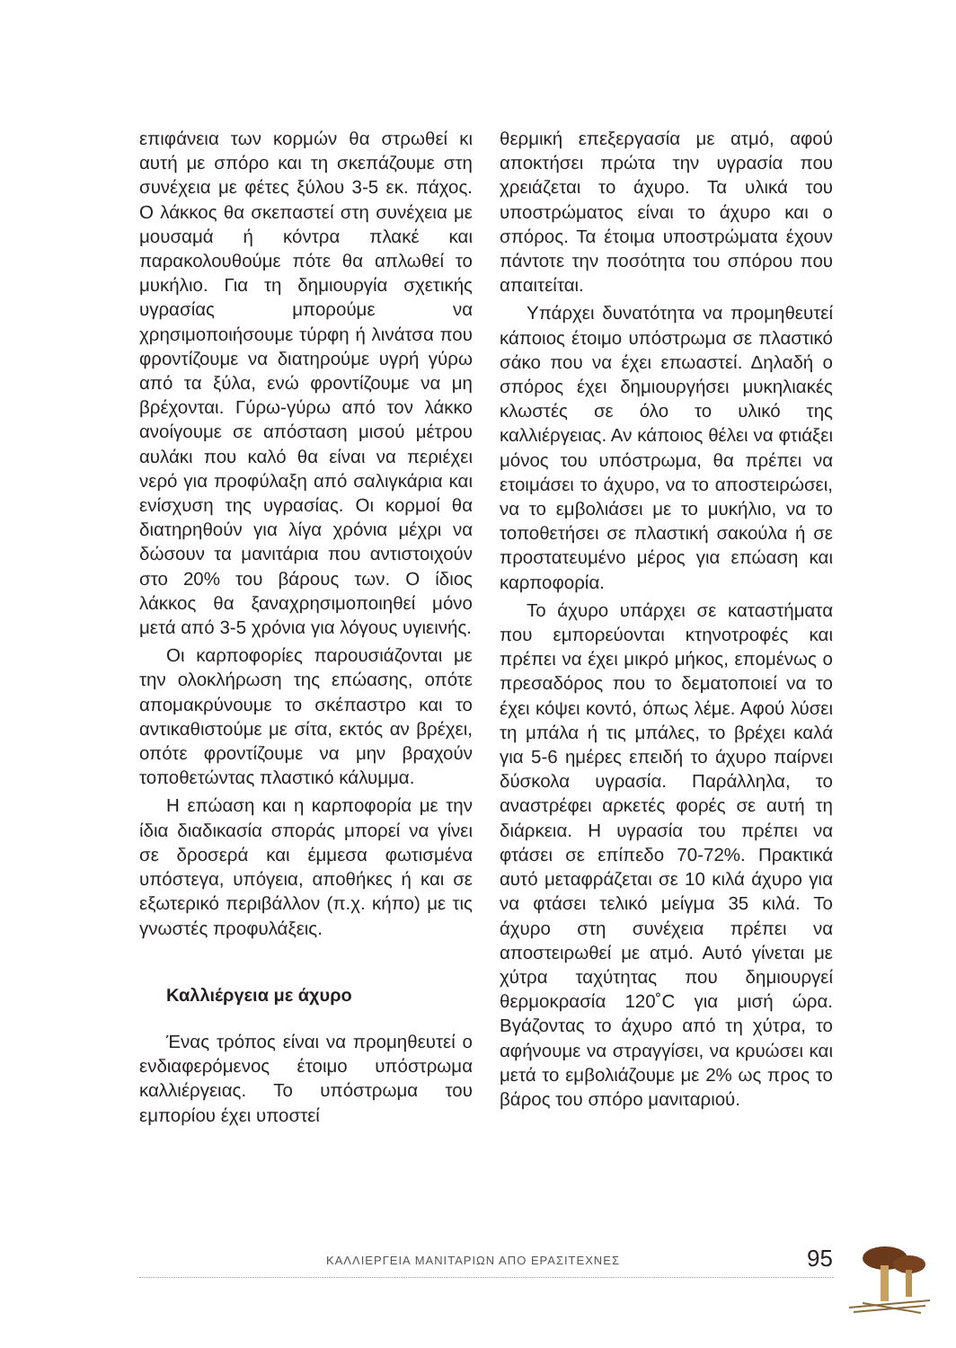επιφάνεια των κορμών θα στρωθεί κι αυτή με σπόρο και τη σκεπάζουμε στη συνέχεια με φέτες ξύλου 3-5 εκ. πάχος. Ο λάκκος θα σκεπαστεί στη συνέχεια με μουσαμά ή κόντρα πλακέ και παρακολουθούμε πότε θα απλωθεί το μυκήλιο. Για τη δημιουργία σχετικής υγρασίας μπορούμε να χρησιμοποιήσουμε τύρφη ή λινάτσα που φροντίζουμε να διατηρούμε υγρή γύρω από τα ξύλα, ενώ φροντίζουμε να μη βρέχονται. Γύρω-γύρω από τον λάκκο ανοίγουμε σε απόσταση μισού μέτρου αυλάκι που καλό θα είναι να περιέχει νερό για προφύλαξη από σαλιγκάρια και ενίσχυση της υγρασίας. Οι κορμοί θα διατηρηθούν για λίγα χρόνια μέχρι να δώσουν τα μανιτάρια που αντιστοιχούν στο 20% του βάρους των. Ο ίδιος λάκκος θα ξαναχρησιμοποιηθεί μόνο μετά από 3-5 χρόνια για λόγους υγιεινής.
Οι καρποφορίες παρουσιάζονται με την ολοκλήρωση της επώασης, οπότε απομακρύνουμε το σκέπαστρο και το αντικαθιστούμε με σίτα, εκτός αν βρέχει, οπότε φροντίζουμε να μην βραχούν τοποθετώντας πλαστικό κάλυμμα.
Η επώαση και η καρποφορία με την ίδια διαδικασία σποράς μπορεί να γίνει σε δροσερά και έμμεσα φωτισμένα υπόστεγα, υπόγεια, αποθήκες ή και σε εξωτερικό περιβάλλον (π.χ. κήπο) με τις γνωστές προφυλάξεις.
Καλλιέργεια με άχυρο
Ένας τρόπος είναι να προμηθευτεί ο ενδιαφερόμενος έτοιμο υπόστρωμα καλλιέργειας. Το υπόστρωμα του εμπορίου έχει υποστεί
θερμική επεξεργασία με ατμό, αφού αποκτήσει πρώτα την υγρασία που χρειάζεται το άχυρο. Τα υλικά του υποστρώματος είναι το άχυρο και ο σπόρος. Τα έτοιμα υποστρώματα έχουν πάντοτε την ποσότητα του σπόρου που απαιτείται.
Υπάρχει δυνατότητα να προμηθευτεί κάποιος έτοιμο υπόστρωμα σε πλαστικό σάκο που να έχει επωαστεί. Δηλαδή ο σπόρος έχει δημιουργήσει μυκηλιακές κλωστές σε όλο το υλικό της καλλιέργειας. Αν κάποιος θέλει να φτιάξει μόνος του υπόστρωμα, θα πρέπει να ετοιμάσει το άχυρο, να το αποστειρώσει, να το εμβολιάσει με το μυκήλιο, να το τοποθετήσει σε πλαστική σακούλα ή σε προστατευμένο μέρος για επώαση και καρποφορία.
Το άχυρο υπάρχει σε καταστήματα που εμπορεύονται κτηνοτροφές και πρέπει να έχει μικρό μήκος, επομένως ο πρεσαδόρος που το δεματοποιεί να το έχει κόψει κοντό, όπως λέμε. Αφού λύσει τη μπάλα ή τις μπάλες, το βρέχει καλά για 5-6 ημέρες επειδή το άχυρο παίρνει δύσκολα υγρασία. Παράλληλα, το αναστρέφει αρκετές φορές σε αυτή τη διάρκεια. Η υγρασία του πρέπει να φτάσει σε επίπεδο 70-72%. Πρακτικά αυτό μεταφράζεται σε 10 κιλά άχυρο για να φτάσει τελικό μείγμα 35 κιλά. Το άχυρο στη συνέχεια πρέπει να αποστειρωθεί με ατμό. Αυτό γίνεται με χύτρα ταχύτητας που δημιουργεί θερμοκρασία 120˚C για μισή ώρα. Βγάζοντας το άχυρο από τη χύτρα, το αφήνουμε να στραγγίσει, να κρυώσει και μετά το εμβολιάζουμε με 2% ως προς το βάρος του σπόρο μανιταριού.
ΚΑΛΛΙΕΡΓΕΙΑ ΜΑΝΙΤΑΡΙΩΝ ΑΠΟ ΕΡΑΣΙΤΕΧΝΕΣ 95